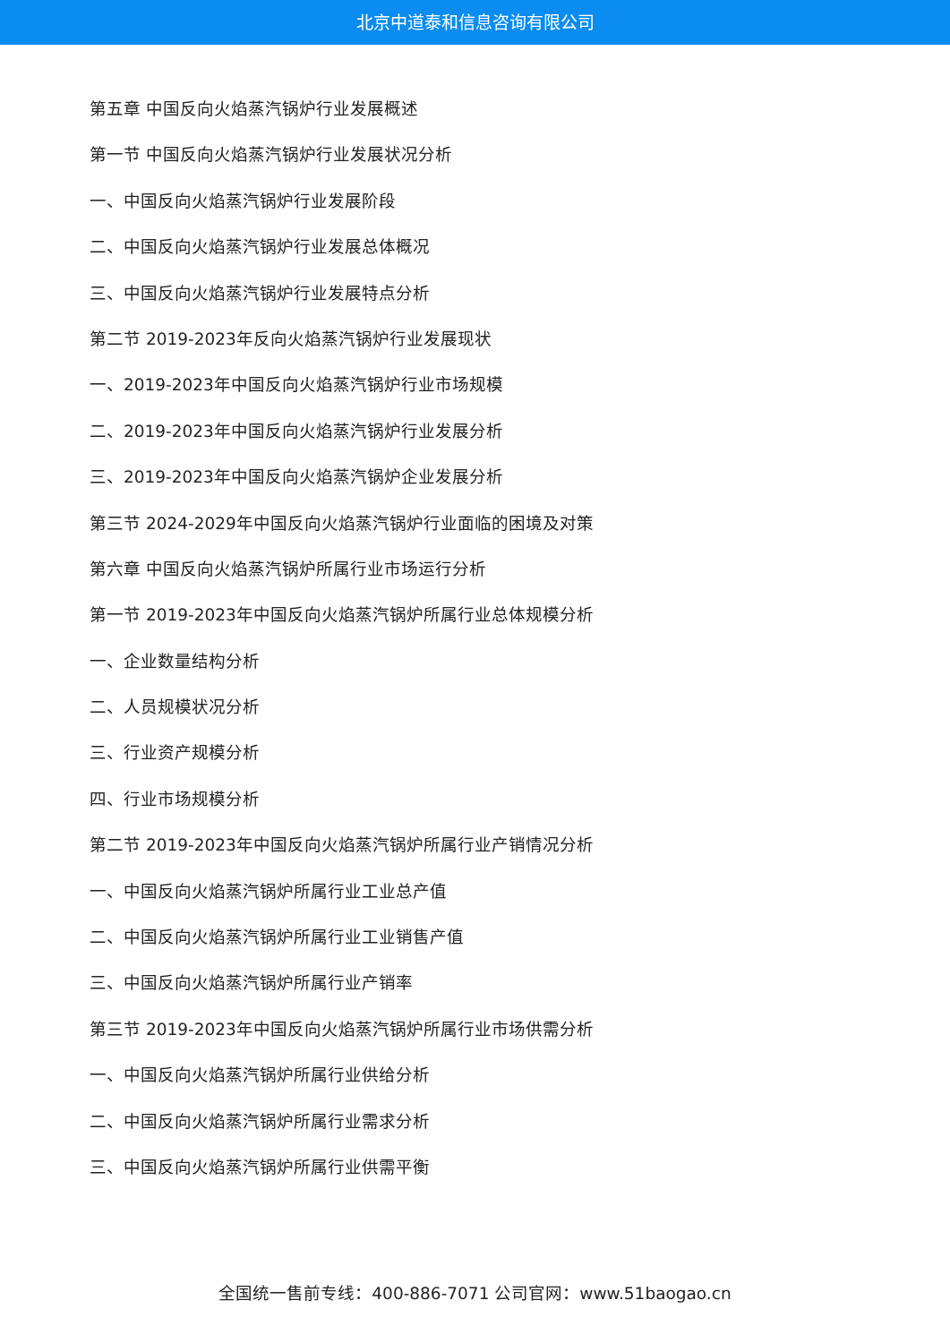北京中道泰和信息咨询有限公司
第五章 中国反向火焰蒸汽锅炉行业发展概述
第一节 中国反向火焰蒸汽锅炉行业发展状况分析
一、中国反向火焰蒸汽锅炉行业发展阶段
二、中国反向火焰蒸汽锅炉行业发展总体概况
三、中国反向火焰蒸汽锅炉行业发展特点分析
第二节 2019-2023年反向火焰蒸汽锅炉行业发展现状
一、2019-2023年中国反向火焰蒸汽锅炉行业市场规模
二、2019-2023年中国反向火焰蒸汽锅炉行业发展分析
三、2019-2023年中国反向火焰蒸汽锅炉企业发展分析
第三节 2024-2029年中国反向火焰蒸汽锅炉行业面临的困境及对策
第六章 中国反向火焰蒸汽锅炉所属行业市场运行分析
第一节 2019-2023年中国反向火焰蒸汽锅炉所属行业总体规模分析
一、企业数量结构分析
二、人员规模状况分析
三、行业资产规模分析
四、行业市场规模分析
第二节 2019-2023年中国反向火焰蒸汽锅炉所属行业产销情况分析
一、中国反向火焰蒸汽锅炉所属行业工业总产值
二、中国反向火焰蒸汽锅炉所属行业工业销售产值
三、中国反向火焰蒸汽锅炉所属行业产销率
第三节 2019-2023年中国反向火焰蒸汽锅炉所属行业市场供需分析
一、中国反向火焰蒸汽锅炉所属行业供给分析
二、中国反向火焰蒸汽锅炉所属行业需求分析
三、中国反向火焰蒸汽锅炉所属行业供需平衡
全国统一售前专线：400-886-7071 公司官网：www.51baogao.cn